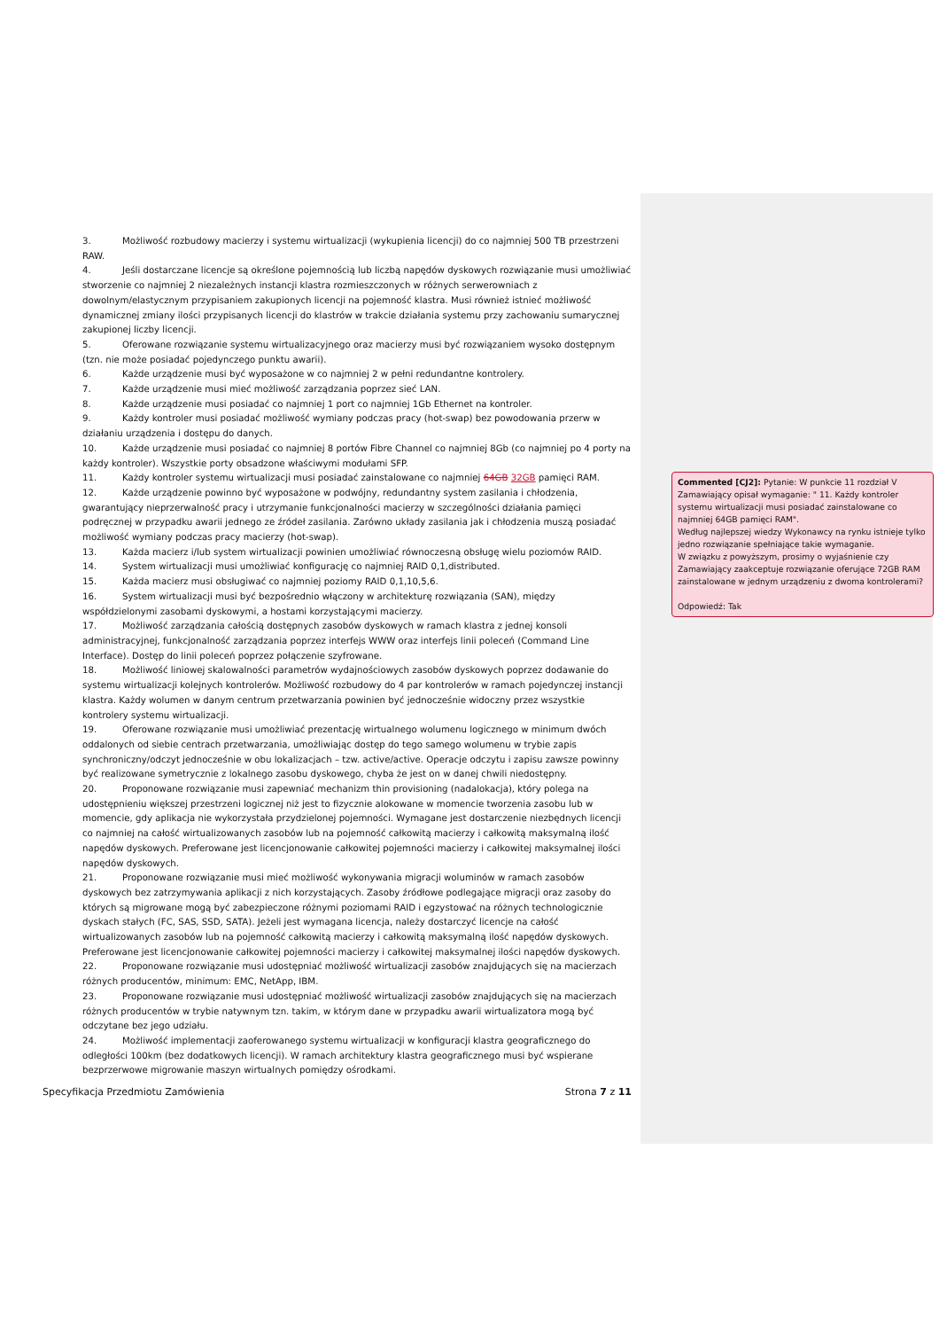3. Możliwość rozbudowy macierzy i systemu wirtualizacji (wykupienia licencji) do co najmniej 500 TB przestrzeni RAW.
4. Jeśli dostarczane licencje są określone pojemnością lub liczbą napędów dyskowych rozwiązanie musi umożliwiać stworzenie co najmniej 2 niezależnych instancji klastra rozmieszczonych w różnych serwerowniach z dowolnym/elastycznym przypisaniem zakupionych licencji na pojemność klastra. Musi również istnieć możliwość dynamicznej zmiany ilości przypisanych licencji do klastrów w trakcie działania systemu przy zachowaniu sumarycznej zakupionej liczby licencji.
5. Oferowane rozwiązanie systemu wirtualizacyjnego oraz macierzy musi być rozwiązaniem wysoko dostępnym (tzn. nie może posiadać pojedynczego punktu awarii).
6. Każde urządzenie musi być wyposażone w co najmniej 2 w pełni redundantne kontrolery.
7. Każde urządzenie musi mieć możliwość zarządzania poprzez sieć LAN.
8. Każde urządzenie musi posiadać co najmniej 1 port co najmniej 1Gb Ethernet na kontroler.
9. Każdy kontroler musi posiadać możliwość wymiany podczas pracy (hot-swap) bez powodowania przerw w działaniu urządzenia i dostępu do danych.
10. Każde urządzenie musi posiadać co najmniej 8 portów Fibre Channel co najmniej 8Gb (co najmniej po 4 porty na każdy kontroler). Wszystkie porty obsadzone właściwymi modułami SFP.
11. Każdy kontroler systemu wirtualizacji musi posiadać zainstalowane co najmniej 64GB 32GB pamięci RAM.
12. Każde urządzenie powinno być wyposażone w podwójny, redundantny system zasilania i chłodzenia, gwarantujący nieprzerwalność pracy i utrzymanie funkcjonalności macierzy w szczególności działania pamięci podręcznej w przypadku awarii jednego ze źródeł zasilania. Zarówno układy zasilania jak i chłodzenia muszą posiadać możliwość wymiany podczas pracy macierzy (hot-swap).
13. Każda macierz i/lub system wirtualizacji powinien umożliwiać równoczesną obsługę wielu poziomów RAID.
14. System wirtualizacji musi umożliwiać konfigurację co najmniej RAID 0,1,distributed.
15. Każda macierz musi obsługiwać co najmniej poziomy RAID 0,1,10,5,6.
16. System wirtualizacji musi być bezpośrednio włączony w architekturę rozwiązania (SAN), między współdzielonymi zasobami dyskowymi, a hostami korzystającymi macierzy.
17. Możliwość zarządzania całością dostępnych zasobów dyskowych w ramach klastra z jednej konsoli administracyjnej, funkcjonalność zarządzania poprzez interfejs WWW oraz interfejs linii poleceń (Command Line Interface). Dostęp do linii poleceń poprzez połączenie szyfrowane.
18. Możliwość liniowej skalowalności parametrów wydajnościowych zasobów dyskowych poprzez dodawanie do systemu wirtualizacji kolejnych kontrolerów. Możliwość rozbudowy do 4 par kontrolerów w ramach pojedynczej instancji klastra. Każdy wolumen w danym centrum przetwarzania powinien być jednocześnie widoczny przez wszystkie kontrolery systemu wirtualizacji.
19. Oferowane rozwiązanie musi umożliwiać prezentację wirtualnego wolumenu logicznego w minimum dwóch oddalonych od siebie centrach przetwarzania, umożliwiając dostęp do tego samego wolumenu w trybie zapis synchroniczny/odczyt jednocześnie w obu lokalizacjach – tzw. active/active. Operacje odczytu i zapisu zawsze powinny być realizowane symetrycznie z lokalnego zasobu dyskowego, chyba że jest on w danej chwili niedostępny.
20. Proponowane rozwiązanie musi zapewniać mechanizm thin provisioning (nadalokacja), który polega na udostępnieniu większej przestrzeni logicznej niż jest to fizycznie alokowane w momencie tworzenia zasobu lub w momencie, gdy aplikacja nie wykorzystała przydzielonej pojemności. Wymagane jest dostarczenie niezbędnych licencji co najmniej na całość wirtualizowanych zasobów lub na pojemność całkowitą macierzy i całkowitą maksymalną ilość napędów dyskowych. Preferowane jest licencjonowanie całkowitej pojemności macierzy i całkowitej maksymalnej ilości napędów dyskowych.
21. Proponowane rozwiązanie musi mieć możliwość wykonywania migracji woluminów w ramach zasobów dyskowych bez zatrzymywania aplikacji z nich korzystających. Zasoby źródłowe podlegające migracji oraz zasoby do których są migrowane mogą być zabezpieczone różnymi poziomami RAID i egzystować na różnych technologicznie dyskach stałych (FC, SAS, SSD, SATA). Jeżeli jest wymagana licencja, należy dostarczyć licencje na całość wirtualizowanych zasobów lub na pojemność całkowitą macierzy i całkowitą maksymalną ilość napędów dyskowych. Preferowane jest licencjonowanie całkowitej pojemności macierzy i całkowitej maksymalnej ilości napędów dyskowych.
22. Proponowane rozwiązanie musi udostępniać możliwość wirtualizacji zasobów znajdujących się na macierzach różnych producentów, minimum: EMC, NetApp, IBM.
23. Proponowane rozwiązanie musi udostępniać możliwość wirtualizacji zasobów znajdujących się na macierzach różnych producentów w trybie natywnym tzn. takim, w którym dane w przypadku awarii wirtualizatora mogą być odczytane bez jego udziału.
24. Możliwość implementacji zaoferowanego systemu wirtualizacji w konfiguracji klastra geograficznego do odległości 100km (bez dodatkowych licencji). W ramach architektury klastra geograficznego musi być wspierane bezprzerwowe migrowanie maszyn wirtualnych pomiędzy ośrodkami.
Commented [CJ2]: Pytanie: W punkcie 11 rozdział V Zamawiający opisał wymaganie: " 11. Każdy kontroler systemu wirtualizacji musi posiadać zainstalowane co najmniej 64GB pamięci RAM".
Według najlepszej wiedzy Wykonawcy na rynku istnieje tylko jedno rozwiązanie spełniające takie wymaganie.
W związku z powyższym, prosimy o wyjaśnienie czy Zamawiający zaakceptuje rozwiązanie oferujące 72GB RAM zainstalowane w jednym urządzeniu z dwoma kontrolerami?
Odpowiedź: Tak
Specyfikacja Przedmiotu Zamówienia Strona 7 z 11